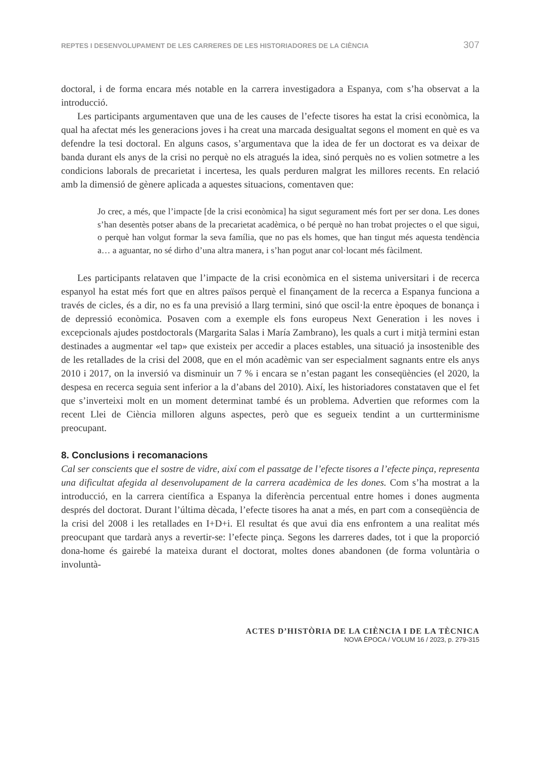REPTES I DESENVOLUPAMENT DE LES CARRERES DE LES HISTORIADORES DE LA CIÈNCIA 307
doctoral, i de forma encara més notable en la carrera investigadora a Espanya, com s’ha observat a la introducció.
Les participants argumentaven que una de les causes de l’efecte tisores ha estat la crisi econòmica, la qual ha afectat més les generacions joves i ha creat una marcada desigualtat segons el moment en què es va defendre la tesi doctoral. En alguns casos, s’argumentava que la idea de fer un doctorat es va deixar de banda durant els anys de la crisi no perquè no els atragués la idea, sinó perquès no es volien sotmetre a les condicions laborals de precarietat i incertesa, les quals perduren malgrat les millores recents. En relació amb la dimensió de gènere aplicada a aquestes situacions, comentaven que:
Jo crec, a més, que l’impacte [de la crisi econòmica] ha sigut segurament més fort per ser dona. Les dones s’han desentès potser abans de la precarietat acadèmica, o bé perquè no han trobat projectes o el que sigui, o perquè han volgut formar la seva família, que no pas els homes, que han tingut més aquesta tendència a… a aguantar, no sé dirho d’una altra manera, i s’han pogut anar col·locant més fàcilment.
Les participants relataven que l’impacte de la crisi econòmica en el sistema universitari i de recerca espanyol ha estat més fort que en altres països perquè el finançament de la recerca a Espanya funciona a través de cicles, és a dir, no es fa una previsió a llarg termini, sinó que oscil·la entre èpoques de bonança i de depressió econòmica. Posaven com a exemple els fons europeus Next Generation i les noves i excepcionals ajudes postdoctorals (Margarita Salas i María Zambrano), les quals a curt i mitjà termini estan destinades a augmentar «el tap» que existeix per accedir a places estables, una situació ja insostenible des de les retallades de la crisi del 2008, que en el món acadèmic van ser especialment sagnants entre els anys 2010 i 2017, on la inversió va disminuir un 7 % i encara se n’estan pagant les conseqüències (el 2020, la despesa en recerca seguia sent inferior a la d’abans del 2010). Així, les historiadores constataven que el fet que s’inverteixi molt en un moment determinat també és un problema. Advertien que reformes com la recent Llei de Ciència milloren alguns aspectes, però que es segueix tendint a un curtterminisme preocupant.
8. Conclusions i recomanacions
Cal ser conscients que el sostre de vidre, així com el passatge de l’efecte tisores a l’efecte pinça, representa una dificultat afegida al desenvolupament de la carrera acadèmica de les dones. Com s’ha mostrat a la introducció, en la carrera científica a Espanya la diferència percentual entre homes i dones augmenta després del doctorat. Durant l’última dècada, l’efecte tisores ha anat a més, en part com a conseqüència de la crisi del 2008 i les retallades en I+D+i. El resultat és que avui dia ens enfrontem a una realitat més preocupant que tardarà anys a revertir-se: l’efecte pinça. Segons les darreres dades, tot i que la proporció dona-home és gairebé la mateixa durant el doctorat, moltes dones abandonen (de forma voluntària o involuntà-
ACTES D’HISTÒRIA DE LA CIÈNCIA I DE LA TÈCNICA
NOVA ÈPOCA / VOLUM 16 / 2023, p. 279-315